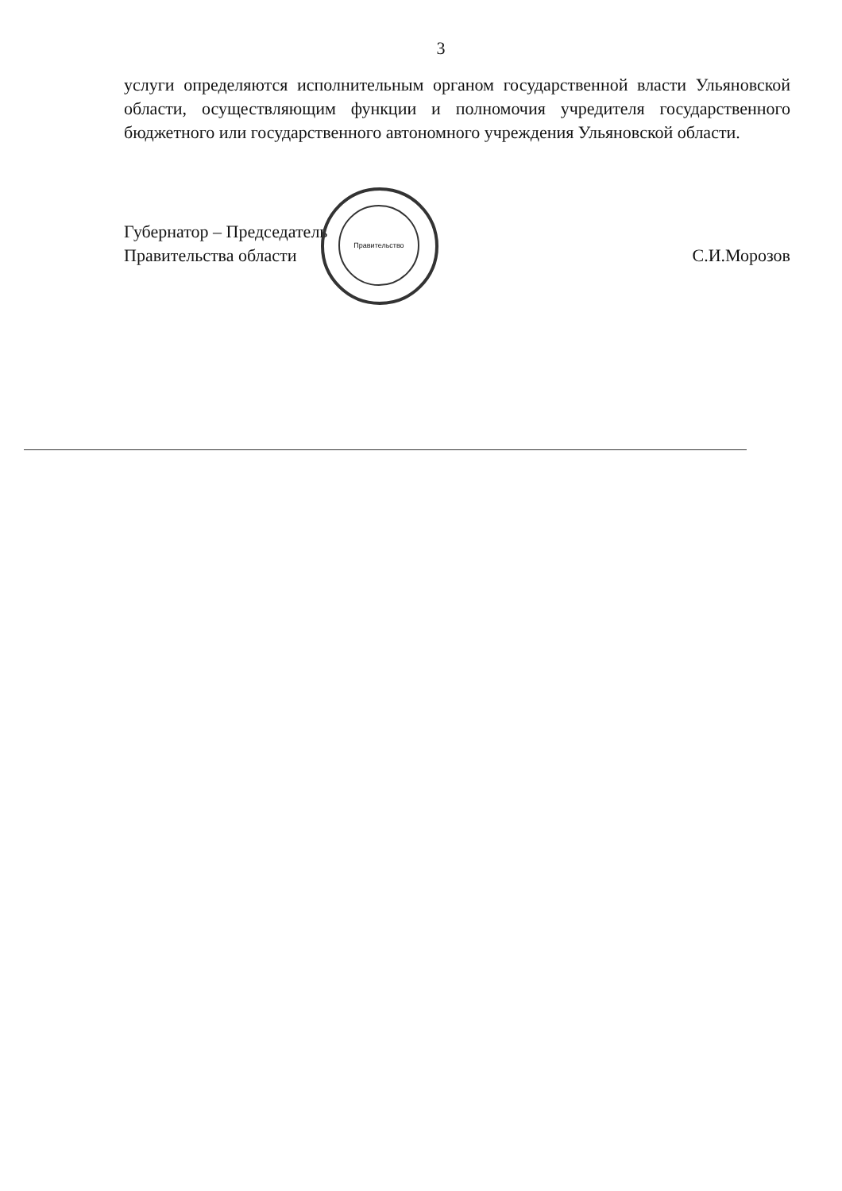3
услуги определяются исполнительным органом государственной власти Ульяновской области, осуществляющим функции и полномочия учредителя государственного бюджетного или государственного автономного учреждения Ульяновской области.
Губернатор – Председатель
Правительства области
С.И.Морозов
Правительство